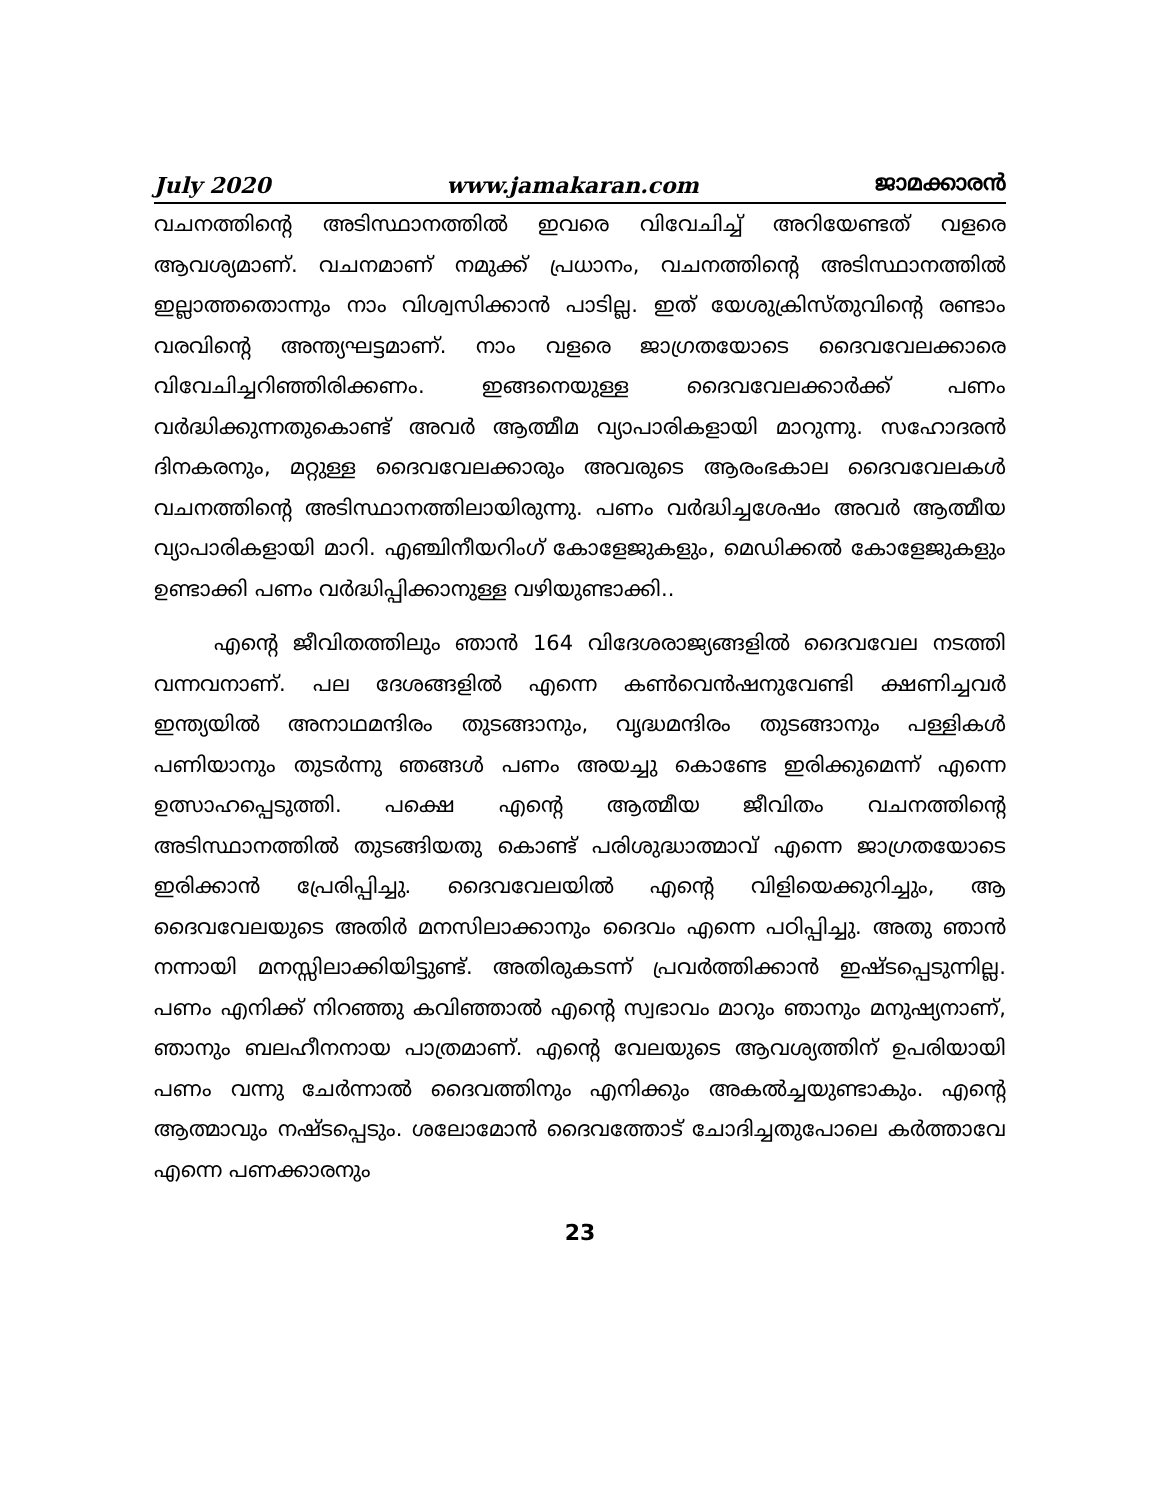July 2020 www.jamakaran.com ജാമക്കാരൻ
വചനത്തിന്റെ അടിസ്ഥാനത്തിൽ ഇവരെ വിവേചിച്ച് അറിയേണ്ടത് വളരെ ആവശ്യമാണ്. വചനമാണ് നമുക്ക് പ്രധാനം, വചനത്തിന്റെ അടിസ്ഥാനത്തിൽ ഇല്ലാത്തതൊന്നും നാം വിശ്വസിക്കാൻ പാടില്ല. ഇത് യേശുക്രിസ്തുവിന്റെ രണ്ടാം വരവിന്റെ അന്ത്യഘട്ടമാണ്. നാം വളരെ ജാഗ്രതയോടെ ദൈവവേലക്കാരെ വിവേചിച്ചറിഞ്ഞിരിക്കണം. ഇങ്ങനെയുള്ള ദൈവവേലക്കാർക്ക് പണം വർദ്ധിക്കുന്നതുകൊണ്ട് അവർ ആത്മീമ വ്യാപാരികളായി മാറുന്നു. സഹോദരൻ ദിനകരനും, മറ്റുള്ള ദൈവവേലക്കാരും അവരുടെ ആരംഭകാല ദൈവവേലകൾ വചനത്തിന്റെ അടിസ്ഥാനത്തിലായിരുന്നു. പണം വർദ്ധിച്ചശേഷം അവർ ആത്മീയ വ്യാപാരികളായി മാറി. എഞ്ചിനീയറിംഗ് കോളേജുകളും, മെഡിക്കൽ കോളേജുകളും ഉണ്ടാക്കി പണം വർദ്ധിപ്പിക്കാനുള്ള വഴിയുണ്ടാക്കി..
എന്റെ ജീവിതത്തിലും ഞാൻ 164 വിദേശരാജ്യങ്ങളിൽ ദൈവവേല നടത്തി വന്നവനാണ്. പല ദേശങ്ങളിൽ എന്നെ കൺവെൻഷനുവേണ്ടി ക്ഷണിച്ചവർ ഇന്ത്യയിൽ അനാഥമന്ദിരം തുടങ്ങാനും, വൃദ്ധമന്ദിരം തുടങ്ങാനും പള്ളികൾ പണിയാനും തുടർന്നു ഞങ്ങൾ പണം അയച്ചു കൊണ്ടേ ഇരിക്കുമെന്ന് എന്നെ ഉത്സാഹപ്പെടുത്തി. പക്ഷെ എന്റെ ആത്മീയ ജീവിതം വചനത്തിന്റെ അടിസ്ഥാനത്തിൽ തുടങ്ങിയതു കൊണ്ട് പരിശുദ്ധാത്മാവ് എന്നെ ജാഗ്രതയോടെ ഇരിക്കാൻ പ്രേരിപ്പിച്ചു. ദൈവവേലയിൽ എന്റെ വിളിയെക്കുറിച്ചും, ആ ദൈവവേലയുടെ അതിർ മനസിലാക്കാനും ദൈവം എന്നെ പഠിപ്പിച്ചു. അതു ഞാൻ നന്നായി മനസ്സിലാക്കിയിട്ടുണ്ട്. അതിരുകടന്ന് പ്രവർത്തിക്കാൻ ഇഷ്ടപ്പെടുന്നില്ല. പണം എനിക്ക് നിറഞ്ഞു കവിഞ്ഞാൽ എന്റെ സ്വഭാവം മാറും ഞാനും മനുഷ്യനാണ്, ഞാനും ബലഹീനനായ പാത്രമാണ്. എന്റെ വേലയുടെ ആവശ്യത്തിന് ഉപരിയായി പണം വന്നു ചേർന്നാൽ ദൈവത്തിനും എനിക്കും അകൽച്ചയുണ്ടാകും. എന്റെ ആത്മാവും നഷ്ടപ്പെടും. ശലോമോൻ ദൈവത്തോട് ചോദിച്ചതുപോലെ കർത്താവേ എന്നെ പണക്കാരനും
23